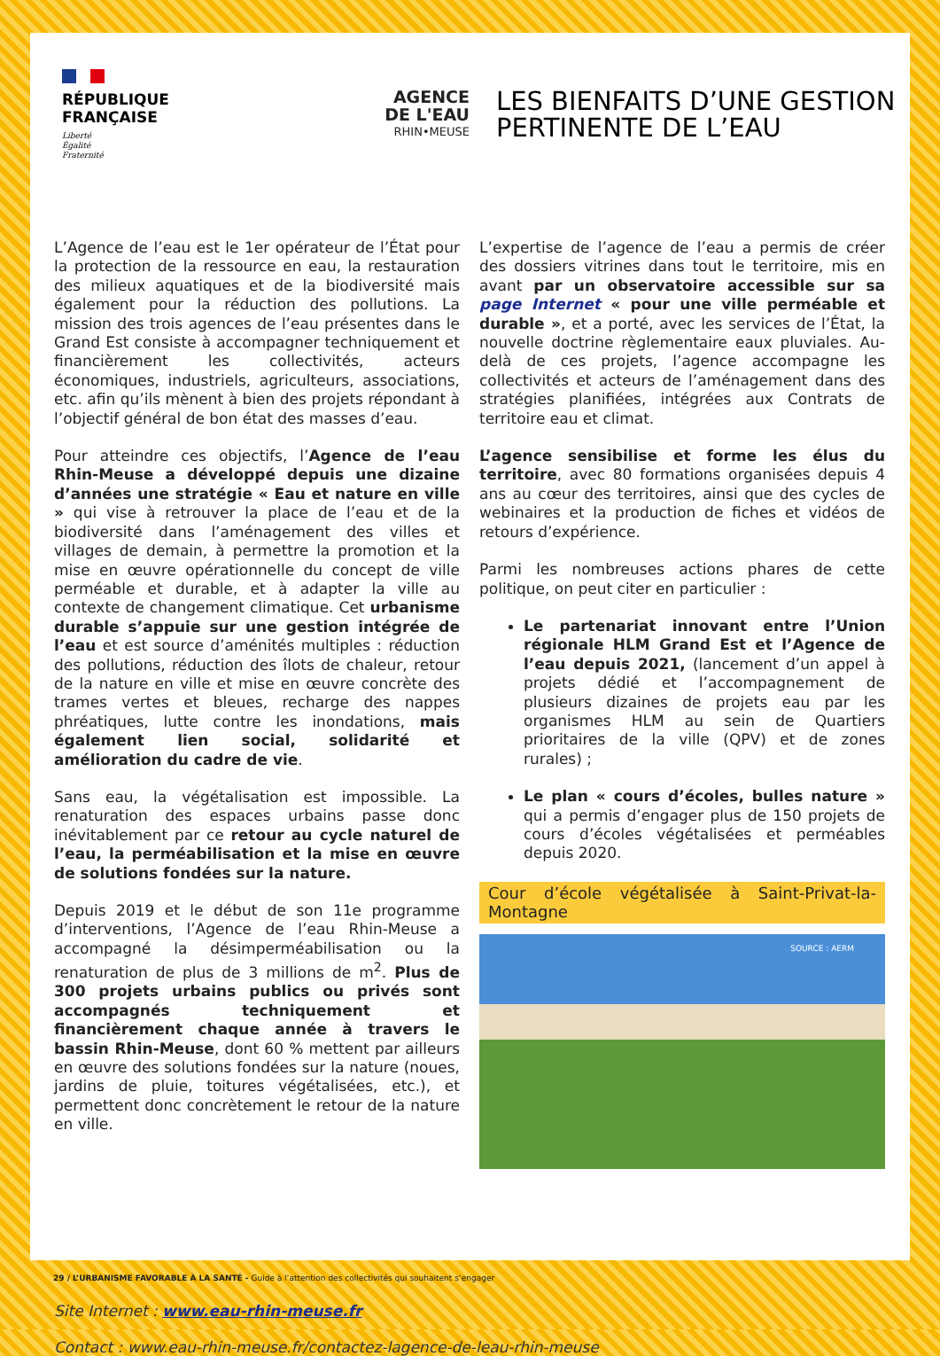RÉPUBLIQUE FRANÇAISE
Liberté
Égalité
Fraternité
AGENCE
DE L'EAU
RHIN•MEUSE
LES BIENFAITS D’UNE GESTION
PERTINENTE DE L’EAU
L’Agence de l’eau est le 1er opérateur de l’État pour la protection de la ressource en eau, la restauration des milieux aquatiques et de la biodiversité mais également pour la réduction des pollutions. La mission des trois agences de l’eau présentes dans le Grand Est consiste à accompagner techniquement et financièrement les collectivités, acteurs économiques, industriels, agriculteurs, associations, etc. afin qu’ils mènent à bien des projets répondant à l’objectif général de bon état des masses d’eau.
Pour atteindre ces objectifs, l’Agence de l’eau Rhin-Meuse a développé depuis une dizaine d’années une stratégie « Eau et nature en ville » qui vise à retrouver la place de l’eau et de la biodiversité dans l’aménagement des villes et villages de demain, à permettre la promotion et la mise en œuvre opérationnelle du concept de ville perméable et durable, et à adapter la ville au contexte de changement climatique. Cet urbanisme durable s’appuie sur une gestion intégrée de l’eau et est source d’aménités multiples : réduction des pollutions, réduction des îlots de chaleur, retour de la nature en ville et mise en œuvre concrète des trames vertes et bleues, recharge des nappes phréatiques, lutte contre les inondations, mais également lien social, solidarité et amélioration du cadre de vie.
Sans eau, la végétalisation est impossible. La renaturation des espaces urbains passe donc inévitablement par ce retour au cycle naturel de l’eau, la perméabilisation et la mise en œuvre de solutions fondées sur la nature.
Depuis 2019 et le début de son 11e programme d’interventions, l’Agence de l’eau Rhin-Meuse a accompagné la désimperméabilisation ou la renaturation de plus de 3 millions de m<sup>2</sup>. Plus de 300 projets urbains publics ou privés sont accompagnés techniquement et financièrement chaque année à travers le bassin Rhin-Meuse, dont 60 % mettent par ailleurs en œuvre des solutions fondées sur la nature (noues, jardins de pluie, toitures végétalisées, etc.), et permettent donc concrètement le retour de la nature en ville.
L’expertise de l’agence de l’eau a permis de créer des dossiers vitrines dans tout le territoire, mis en avant par un observatoire accessible sur sa page Internet « pour une ville perméable et durable », et a porté, avec les services de l’État, la nouvelle doctrine règlementaire eaux pluviales. Au-delà de ces projets, l’agence accompagne les collectivités et acteurs de l’aménagement dans des stratégies planifiées, intégrées aux Contrats de territoire eau et climat.
L’agence sensibilise et forme les élus du territoire, avec 80 formations organisées depuis 4 ans au cœur des territoires, ainsi que des cycles de webinaires et la production de fiches et vidéos de retours d’expérience.
Parmi les nombreuses actions phares de cette politique, on peut citer en particulier :
Le partenariat innovant entre l’Union régionale HLM Grand Est et l’Agence de l’eau depuis 2021, (lancement d’un appel à projets dédié et l’accompagnement de plusieurs dizaines de projets eau par les organismes HLM au sein de Quartiers prioritaires de la ville (QPV) et de zones rurales) ;
Le plan « cours d’écoles, bulles nature » qui a permis d’engager plus de 150 projets de cours d’écoles végétalisées et perméables depuis 2020.
Cour d’école végétalisée à Saint-Privat-la-Montagne
SOURCE : AERM
Site Internet : www.eau-rhin-meuse.fr
Contact : www.eau-rhin-meuse.fr/contactez-lagence-de-leau-rhin-meuse
29 / L’URBANISME FAVORABLE À LA SANTÉ - Guide à l’attention des collectivités qui souhaitent s’engager